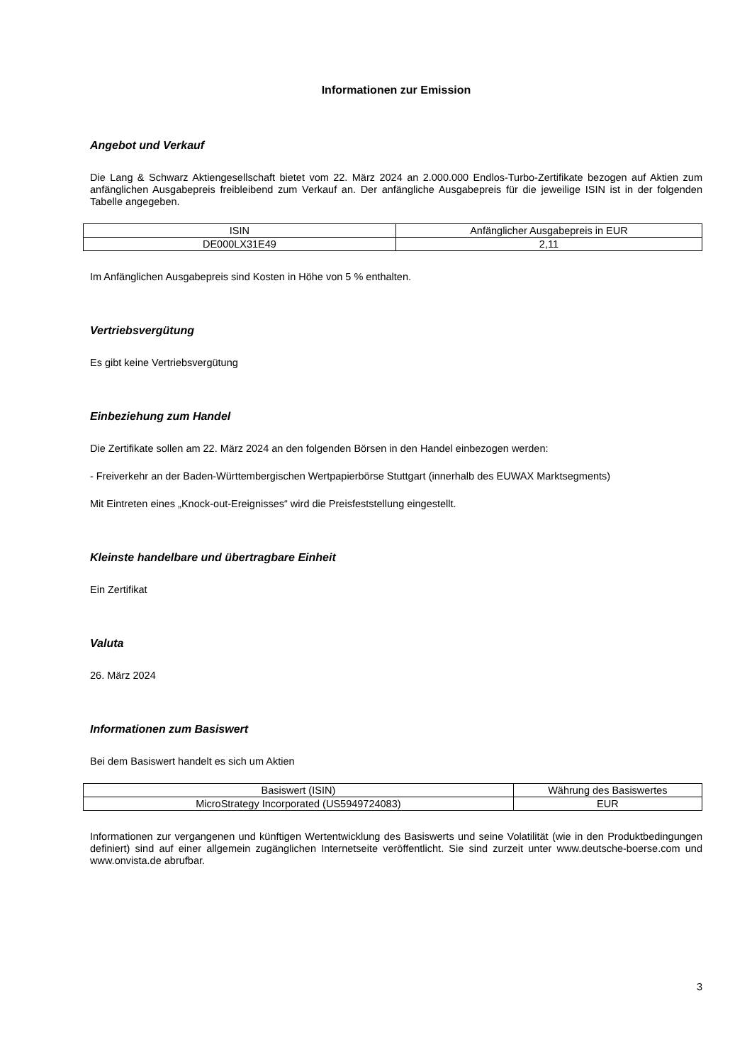Informationen zur Emission
Angebot und Verkauf
Die Lang & Schwarz Aktiengesellschaft bietet vom 22. März 2024 an 2.000.000 Endlos-Turbo-Zertifikate bezogen auf Aktien zum anfänglichen Ausgabepreis freibleibend zum Verkauf an. Der anfängliche Ausgabepreis für die jeweilige ISIN ist in der folgenden Tabelle angegeben.
| ISIN | Anfänglicher Ausgabepreis in EUR |
| DE000LX31E49 | 2,11 |
Im Anfänglichen Ausgabepreis sind Kosten in Höhe von 5 % enthalten.
Vertriebsvergütung
Es gibt keine Vertriebsvergütung
Einbeziehung zum Handel
Die Zertifikate sollen am 22. März 2024 an den folgenden Börsen in den Handel einbezogen werden:
- Freiverkehr an der Baden-Württembergischen Wertpapierbörse Stuttgart (innerhalb des EUWAX Marktsegments)
Mit Eintreten eines „Knock-out-Ereignisses“ wird die Preisfeststellung eingestellt.
Kleinste handelbare und übertragbare Einheit
Ein Zertifikat
Valuta
26. März 2024
Informationen zum Basiswert
Bei dem Basiswert handelt es sich um Aktien
| Basiswert (ISIN) | Währung des Basiswertes |
| MicroStrategy Incorporated (US5949724083) | EUR |
Informationen zur vergangenen und künftigen Wertentwicklung des Basiswerts und seine Volatilität (wie in den Produktbedingungen definiert) sind auf einer allgemein zugänglichen Internetseite veröffentlicht. Sie sind zurzeit unter www.deutsche-boerse.com und www.onvista.de abrufbar.
3